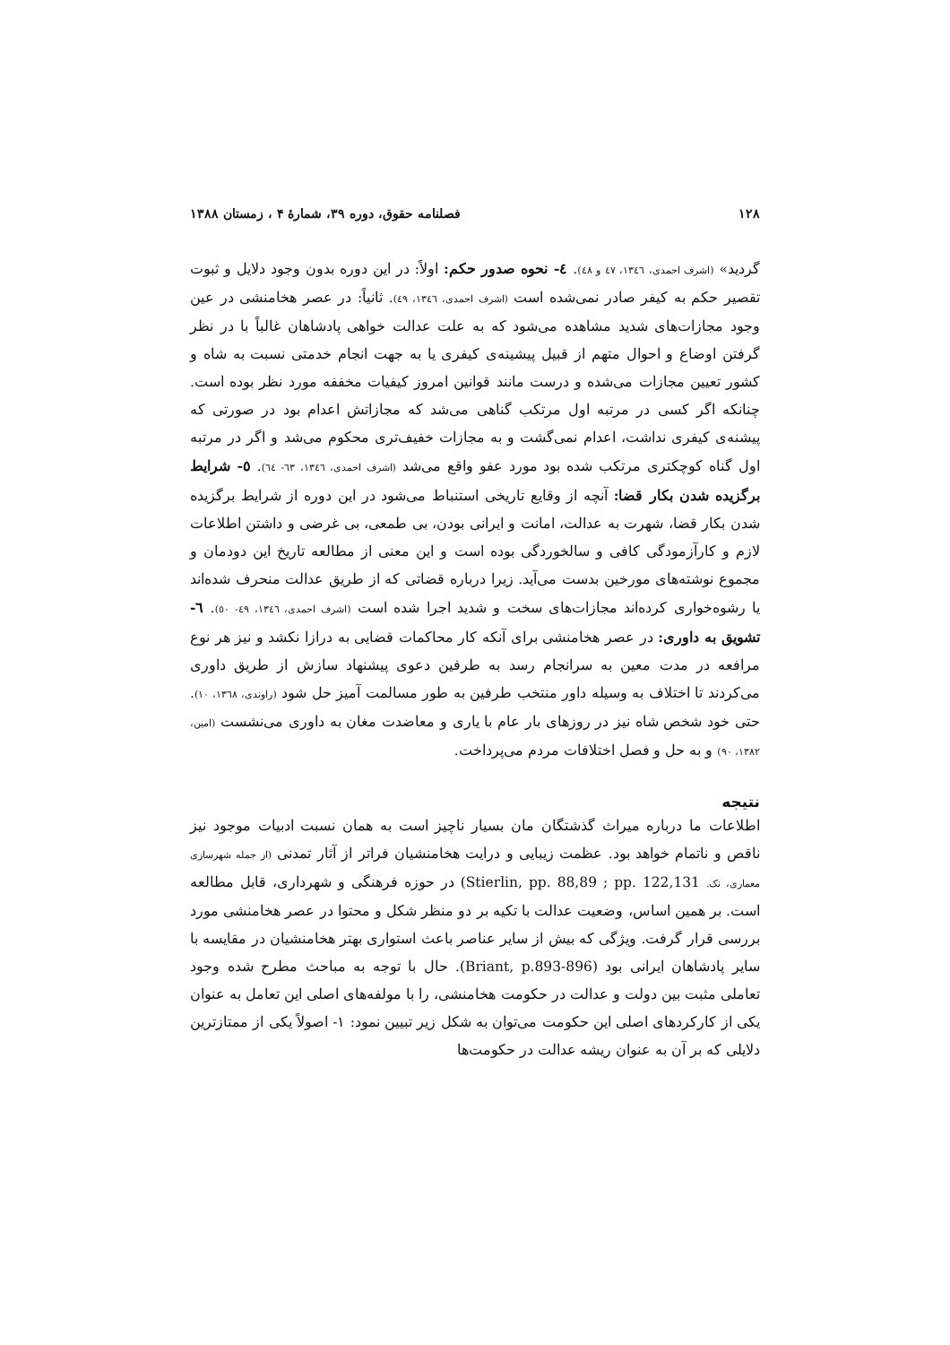۱۲۸ فصلنامه حقوق، دوره ۳۹، شمارهٔ ۴ ، زمستان ۱۳۸۸
گردید» (اشرف احمدی، ۱۳٤٦، ٤٧ و ٤٨). ٤- نحوه صدور حکم: اولاً: در این دوره بدون وجود دلایل و ثبوت تقصیر حکم به کیفر صادر نمی‌شده است (اشرف احمدی، ۱۳٤٦، ٤٩). ثانیاً: در عصر هخامنشی در عین وجود مجازات‌های شدید مشاهده می‌شود که به علت عدالت خواهی پادشاهان غالباً با در نظر گرفتن اوضاع و احوال متهم از قبیل پیشینه‌ی کیفری یا به جهت انجام خدمتی نسبت به شاه و کشور تعیین مجازات می‌شده و درست مانند قوانین امروز کیفیات مخففه مورد نظر بوده است. چنانکه اگر کسی در مرتبه اول مرتکب گناهی می‌شد که مجازاتش اعدام بود در صورتی که پیشنه‌ی کیفری نداشت، اعدام نمی‌گشت و به مجازات خفیف‌تری محکوم می‌شد و اگر در مرتبه اول گناه کوچکتری مرتکب شده بود مورد عفو واقع می‌شد (اشرف احمدی، ۱۳٤٦، ٦٣- ٦٤). ٥- شرایط برگزیده شدن بکار قضا: آنچه از وقایع تاریخی استنباط می‌شود در این دوره از شرایط برگزیده شدن بکار قضا، شهرت به عدالت، امانت و ایرانی بودن، بی طمعی، بی غرضی و داشتن اطلاعات لازم و کارآزمودگی کافی و سالخوردگی بوده است و این معنی از مطالعه تاریخ این دودمان و مجموع نوشته‌های مورخین بدست می‌آید. زیرا درباره قضاتی که از طریق عدالت منحرف شده‌اند یا رشوه‌خواری کرده‌اند مجازات‌های سخت و شدید اجرا شده است (اشرف احمدی، ۱۳٤٦، ٤٩- ٥٠). ٦- تشویق به داوری: در عصر هخامنشی برای آنکه کار محاکمات قضایی به درازا نکشد و نیز هر نوع مرافعه در مدت معین به سرانجام رسد به طرفین دعوی پیشنهاد سازش از طریق داوری می‌کردند تا اختلاف به وسیله داور منتخب طرفین به طور مسالمت آمیز حل شود (راوندی، ۱۳٦٨، ١٠). حتی خود شخص شاه نیز در روزهای بار عام با یاری و معاضدت مغان به داوری می‌نشست (امین، ۱۳۸۲، ۹۰) و به حل و فصل اختلافات مردم می‌پرداخت.
نتیجه
اطلاعات ما درباره میراث گذشتگان مان بسیار ناچیز است به همان نسبت ادبیات موجود نیز ناقص و ناتمام خواهد بود. عظمت زیبایی و درایت هخامنشیان فراتر از آثار تمدنی (از جمله شهرسازی معماری، نک. Stierlin, pp. 88,89 ; pp. 122,131) در حوزه فرهنگی و شهرداری، قابل مطالعه است. بر همین اساس، وضعیت عدالت با تکیه بر دو منظر شکل و محتوا در عصر هخامنشی مورد بررسی قرار گرفت. ویژگی که بیش از سایر عناصر باعث استواری بهتر هخامنشیان در مقایسه با سایر پادشاهان ایرانی بود (Briant, p.893-896). حال با توجه به مباحث مطرح شده وجود تعاملی مثبت بین دولت و عدالت در حکومت هخامنشی، را با مولفه‌های اصلی این تعامل به عنوان یکی از کارکردهای اصلی این حکومت می‌توان به شکل زیر تبیین نمود: ۱- اصولاً یکی از ممتازترین دلایلی که بر آن به عنوان ریشه عدالت در حکومت‌ها